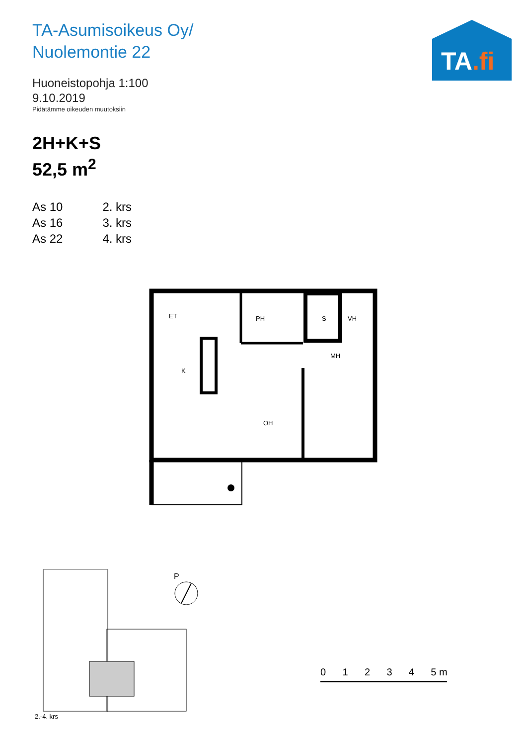TA-Asumisoikeus Oy/
Nuolemontie 22
Huoneistopohja 1:100
9.10.2019
Pidätämme oikeuden muutoksiin
2H+K+S
52,5 m<sup>2</sup>
| As 10 | 2. krs |
| As 16 | 3. krs |
| As 22 | 4. krs |
TA.fi
ET
PH
S
VH
K
MH
OH
2.-4. krs
P
0 1 2 3 4 5 m